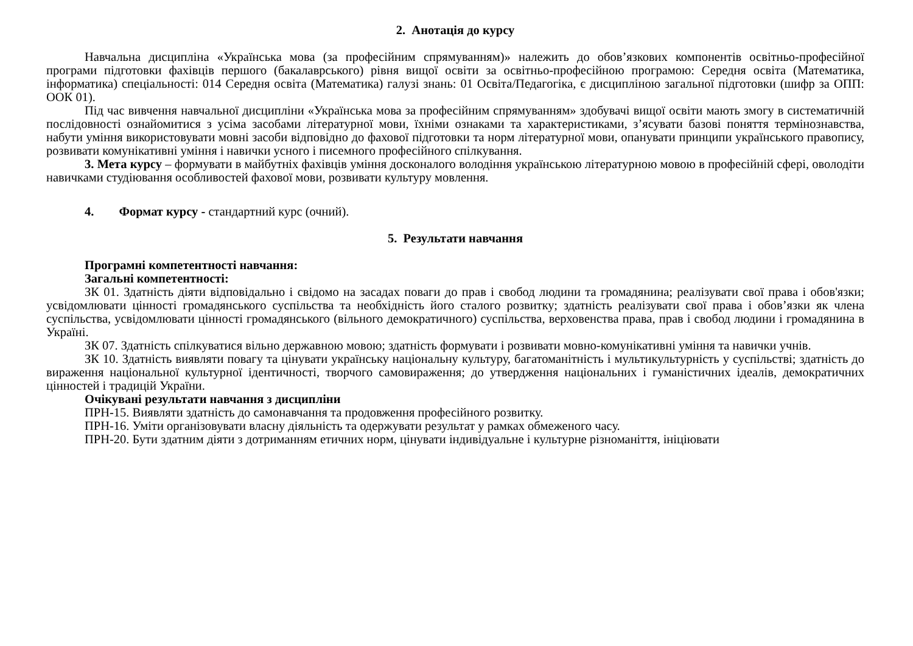2. Анотація до курсу
Навчальна дисципліна «Українська мова (за професійним спрямуванням)» належить до обов’язкових компонентів освітньо-професійної програми підготовки фахівців першого (бакалаврського) рівня вищої освіти за освітньо-професійною програмою: Середня освіта (Математика, інформатика) спеціальності: 014 Середня освіта (Математика) галузі знань: 01 Освіта/Педагогіка, є дисципліною загальної підготовки (шифр за ОПП: ООК 01).
Під час вивчення навчальної дисципліни «Українська мова за професійним спрямуванням» здобувачі вищої освіти мають змогу в систематичній послідовності ознайомитися з усіма засобами літературної мови, їхніми ознаками та характеристиками, з’ясувати базові поняття термінознавства, набути уміння використовувати мовні засоби відповідно до фахової підготовки та норм літературної мови, опанувати принципи українського правопису, розвивати комунікативні уміння і навички усного і писемного професійного спілкування.
3. Мета курсу – формувати в майбутніх фахівців уміння досконалого володіння українською літературною мовою в професійній сфері, оволодіти навичками студіювання особливостей фахової мови, розвивати культуру мовлення.
4. Формат курсу - стандартний курс (очний).
5. Результати навчання
Програмні компетентності навчання:
Загальні компетентності:
ЗК 01. Здатність діяти відповідально і свідомо на засадах поваги до прав і свобод людини та громадянина; реалізувати свої права і обов'язки; усвідомлювати цінності громадянського суспільства та необхідність його сталого розвитку; здатність реалізувати свої права і обов’язки як члена суспільства, усвідомлювати цінності громадянського (вільного демократичного) суспільства, верховенства права, прав і свобод людини і громадянина в Україні.
ЗК 07. Здатність спілкуватися вільно державною мовою; здатність формувати і розвивати мовно-комунікативні уміння та навички учнів.
ЗК 10. Здатність виявляти повагу та цінувати українську національну культуру, багатоманітність і мультикультурність у суспільстві; здатність до вираження національної культурної ідентичності, творчого самовираження; до утвердження національних і гуманістичних ідеалів, демократичних цінностей і традицій України.
Очікувані результати навчання з дисципліни
ПРН-15. Виявляти здатність до самонавчання та продовження професійного розвитку.
ПРН-16. Уміти організовувати власну діяльність та одержувати результат у рамках обмеженого часу.
ПРН-20. Бути здатним діяти з дотриманням етичних норм, цінувати індивідуальне і культурне різноманіття, ініціювати